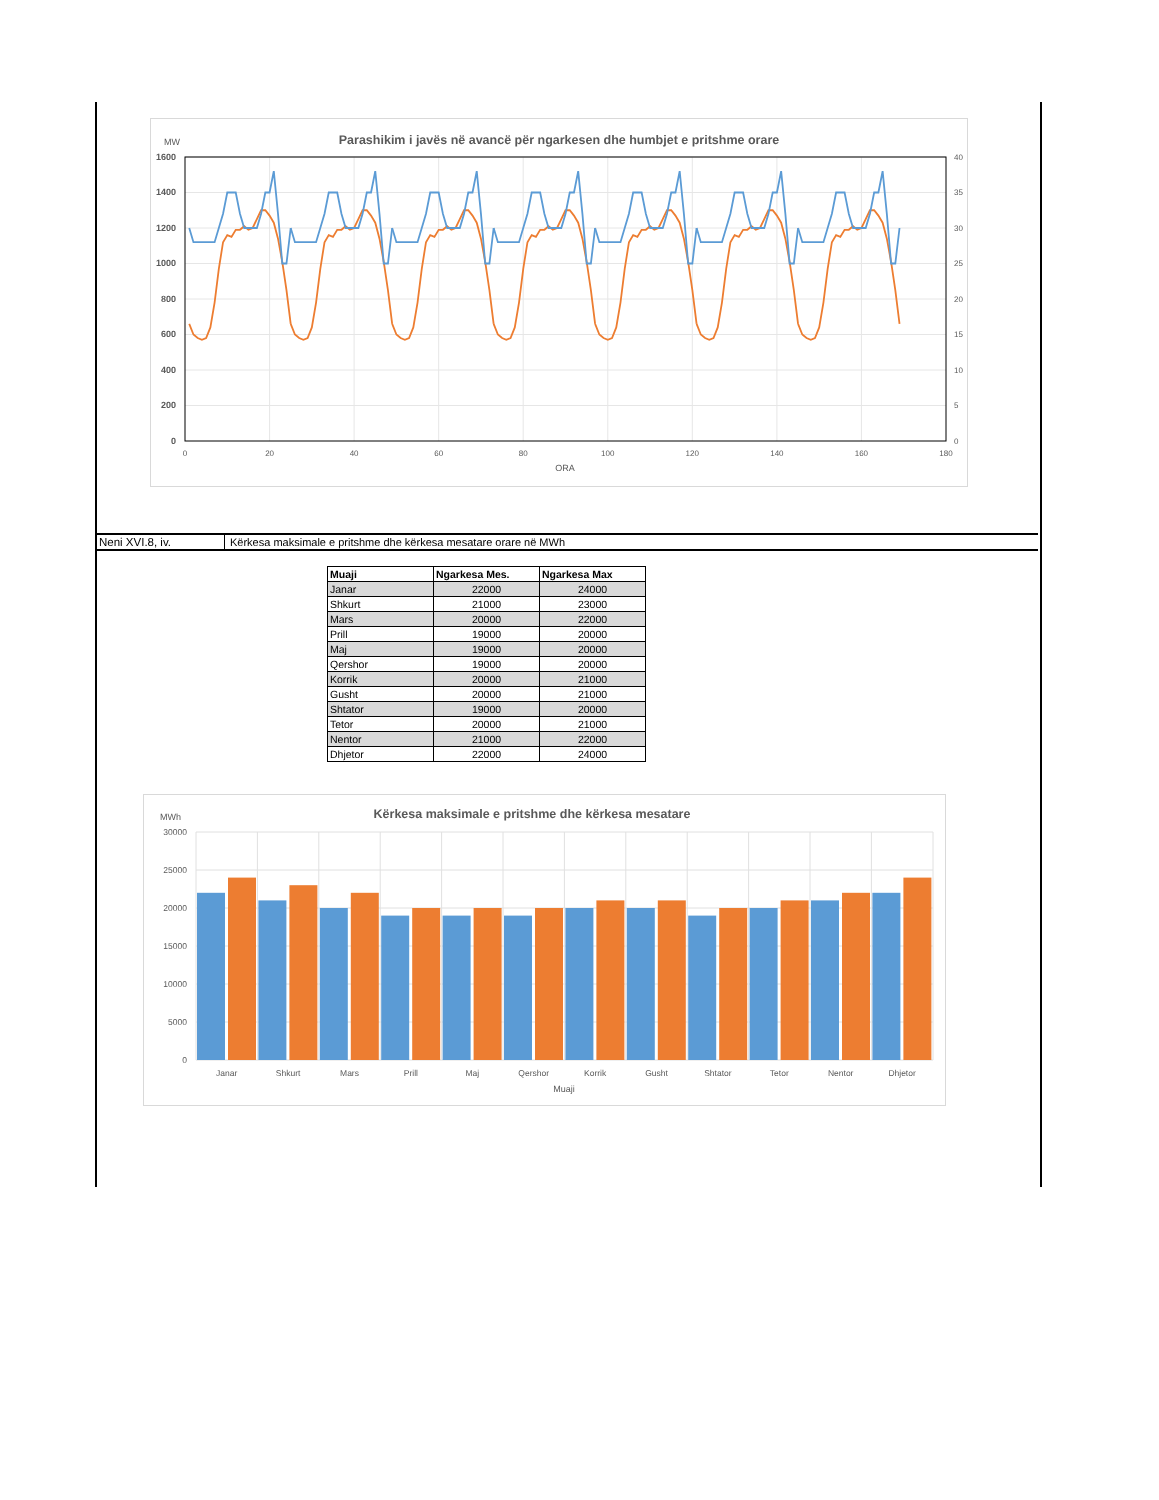MW
Parashikim i javës në avancë për ngarkesen dhe humbjet e pritshme orare
1600
1400
1200
1000
800
600
400
200
0
40
35
30
25
20
15
10
5
0
0
20
40
60
80
100
120
140
160
180
ORA
Neni XVI.8, iv. Kërkesa maksimale e pritshme dhe kërkesa mesatare orare në MWh
| Muaji | Ngarkesa Mes. | Ngarkesa Max |
| --- | --- | --- |
| Janar | 22000 | 24000 |
| Shkurt | 21000 | 23000 |
| Mars | 20000 | 22000 |
| Prill | 19000 | 20000 |
| Maj | 19000 | 20000 |
| Qershor | 19000 | 20000 |
| Korrik | 20000 | 21000 |
| Gusht | 20000 | 21000 |
| Shtator | 19000 | 20000 |
| Tetor | 20000 | 21000 |
| Nentor | 21000 | 22000 |
| Dhjetor | 22000 | 24000 |
MWh
Kërkesa maksimale e pritshme dhe kërkesa mesatare
30000
25000
20000
15000
10000
5000
0
Janar
Shkurt
Mars
Prill
Maj
Qershor
Korrik
Gusht
Shtator
Tetor
Nentor
Dhjetor
Muaji